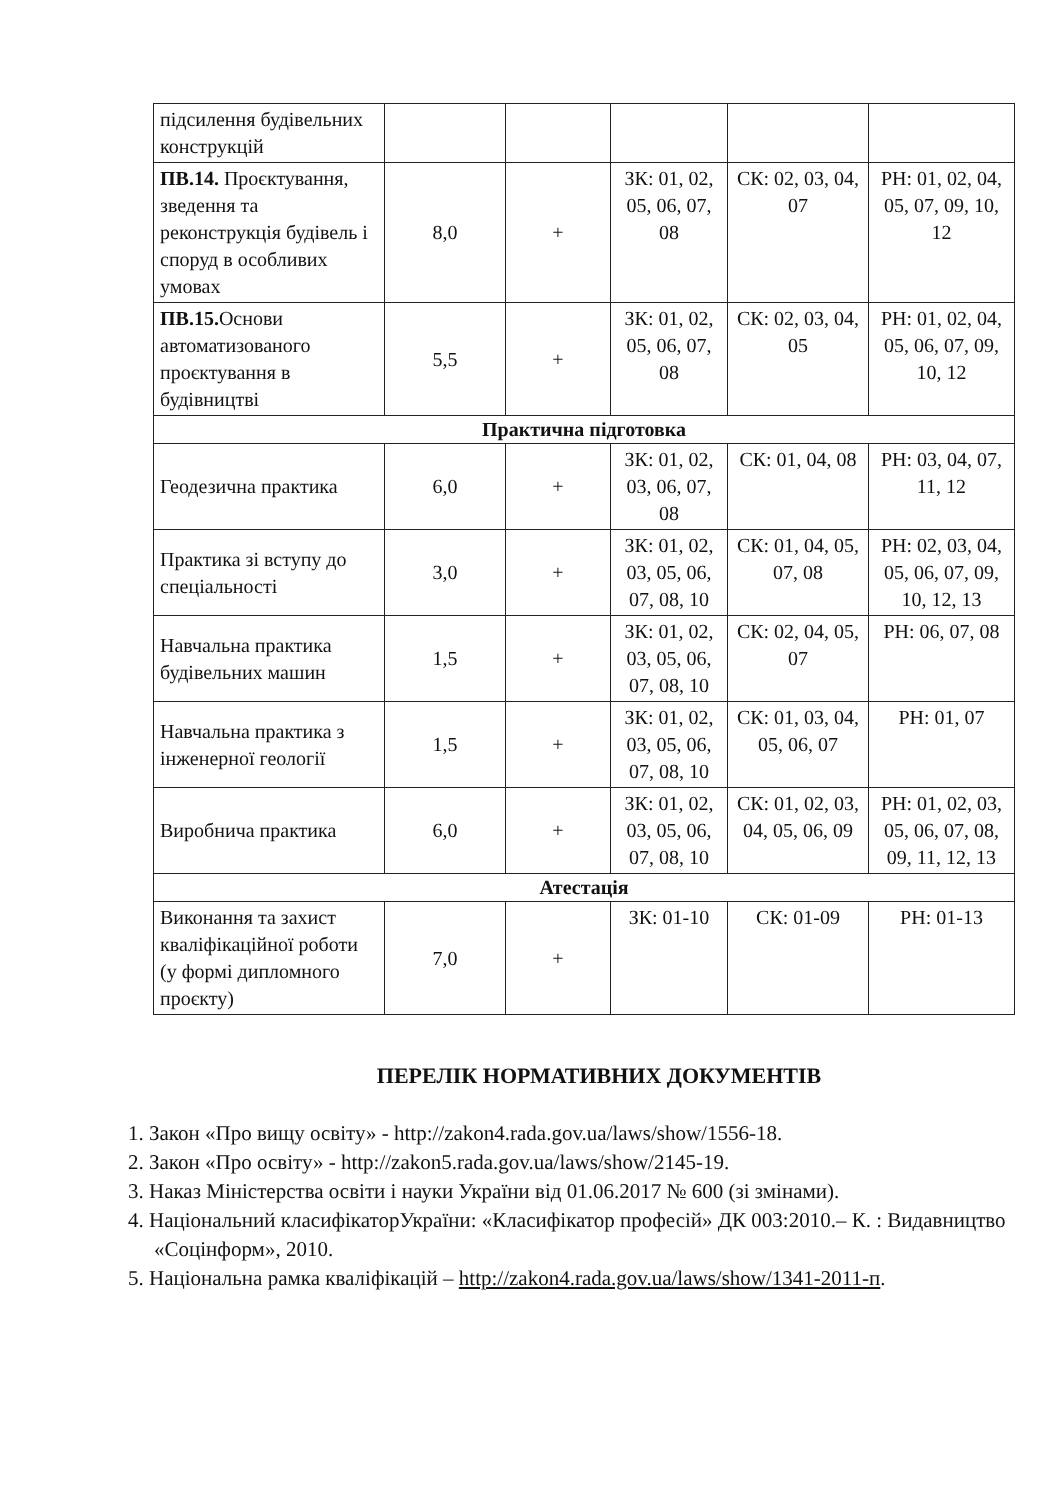| підсилення будівельних конструкцій | | | | | |
| ПВ.14. Проєктування, зведення та реконструкція будівель і споруд в особливих умовах | 8,0 | + | ЗК: 01, 02, 05, 06, 07, 08 | СК: 02, 03, 04, 07 | РН: 01, 02, 04, 05, 07, 09, 10, 12 |
| ПВ.15. Основи автоматизованого проєктування в будівництві | 5,5 | + | ЗК: 01, 02, 05, 06, 07, 08 | СК: 02, 03, 04, 05 | РН: 01, 02, 04, 05, 06, 07, 09, 10, 12 |
| Практична підготовка | | | | | |
| Геодезична практика | 6,0 | + | ЗК: 01, 02, 03, 06, 07, 08 | СК: 01, 04, 08 | РН: 03, 04, 07, 11, 12 |
| Практика зі вступу до спеціальності | 3,0 | + | ЗК: 01, 02, 03, 05, 06, 07, 08, 10 | СК: 01, 04, 05, 07, 08 | РН: 02, 03, 04, 05, 06, 07, 09, 10, 12, 13 |
| Навчальна практика будівельних машин | 1,5 | + | ЗК: 01, 02, 03, 05, 06, 07, 08, 10 | СК: 02, 04, 05, 07 | РН: 06, 07, 08 |
| Навчальна практика з інженерної геології | 1,5 | + | ЗК: 01, 02, 03, 05, 06, 07, 08, 10 | СК: 01, 03, 04, 05, 06, 07 | РН: 01, 07 |
| Виробнича практика | 6,0 | + | ЗК: 01, 02, 03, 05, 06, 07, 08, 10 | СК: 01, 02, 03, 04, 05, 06, 09 | РН: 01, 02, 03, 05, 06, 07, 08, 09, 11, 12, 13 |
| Атестація | | | | | |
| Виконання та захист кваліфікаційної роботи (у формі дипломного проєкту) | 7,0 | + | ЗК: 01-10 | СК: 01-09 | РН: 01-13 |
ПЕРЕЛІК НОРМАТИВНИХ ДОКУМЕНТІВ
1. Закон «Про вищу освіту» - http://zakon4.rada.gov.ua/laws/show/1556-18.
2. Закон «Про освіту» - http://zakon5.rada.gov.ua/laws/show/2145-19.
3. Наказ Міністерства освіти і науки України від 01.06.2017 № 600 (зі змінами).
4. Національний класифікаторУкраїни: «Класифікатор професій» ДК 003:2010.– К. : Видавництво «Соцінформ», 2010.
5. Національна рамка кваліфікацій – http://zakon4.rada.gov.ua/laws/show/1341-2011-п.